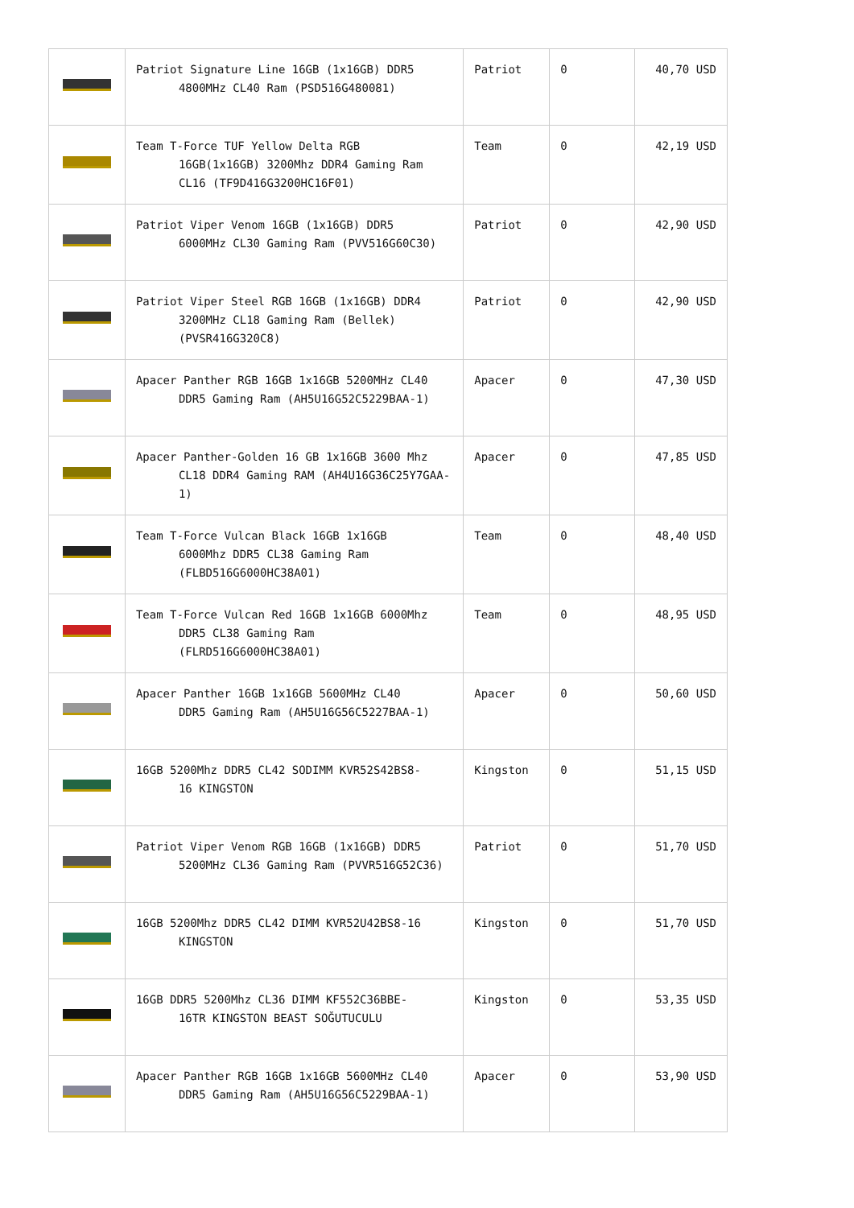| | Patriot Signature Line 16GB (1x16GB) DDR5 4800MHz CL40 Ram (PSD516G480081) | Patriot | 0 | 40,70 USD |
| | Team T-Force TUF Yellow Delta RGB 16GB(1x16GB) 3200Mhz DDR4 Gaming Ram CL16 (TF9D416G3200HC16F01) | Team | 0 | 42,19 USD |
| | Patriot Viper Venom 16GB (1x16GB) DDR5 6000MHz CL30 Gaming Ram (PVV516G60C30) | Patriot | 0 | 42,90 USD |
| | Patriot Viper Steel RGB 16GB (1x16GB) DDR4 3200MHz CL18 Gaming Ram (Bellek) (PVSR416G320C8) | Patriot | 0 | 42,90 USD |
| | Apacer Panther RGB 16GB 1x16GB 5200MHz CL40 DDR5 Gaming Ram (AH5U16G52C5229BAA-1) | Apacer | 0 | 47,30 USD |
| | Apacer Panther-Golden 16 GB 1x16GB 3600 Mhz CL18 DDR4 Gaming RAM (AH4U16G36C25Y7GAA-1) | Apacer | 0 | 47,85 USD |
| | Team T-Force Vulcan Black 16GB 1x16GB 6000Mhz DDR5 CL38 Gaming Ram (FLBD516G6000HC38A01) | Team | 0 | 48,40 USD |
| | Team T-Force Vulcan Red 16GB 1x16GB 6000Mhz DDR5 CL38 Gaming Ram (FLRD516G6000HC38A01) | Team | 0 | 48,95 USD |
| | Apacer Panther 16GB 1x16GB 5600MHz CL40 DDR5 Gaming Ram (AH5U16G56C5227BAA-1) | Apacer | 0 | 50,60 USD |
| | 16GB 5200Mhz DDR5 CL42 SODIMM KVR52S42BS8- 16 KINGSTON | Kingston | 0 | 51,15 USD |
| | Patriot Viper Venom RGB 16GB (1x16GB) DDR5 5200MHz CL36 Gaming Ram (PVVR516G52C36) | Patriot | 0 | 51,70 USD |
| | 16GB 5200Mhz DDR5 CL42 DIMM KVR52U42BS8-16 KINGSTON | Kingston | 0 | 51,70 USD |
| | 16GB DDR5 5200Mhz CL36 DIMM KF552C36BBE- 16TR KINGSTON BEAST SOĞUTUCULU | Kingston | 0 | 53,35 USD |
| | Apacer Panther RGB 16GB 1x16GB 5600MHz CL40 DDR5 Gaming Ram (AH5U16G56C5229BAA-1) | Apacer | 0 | 53,90 USD |